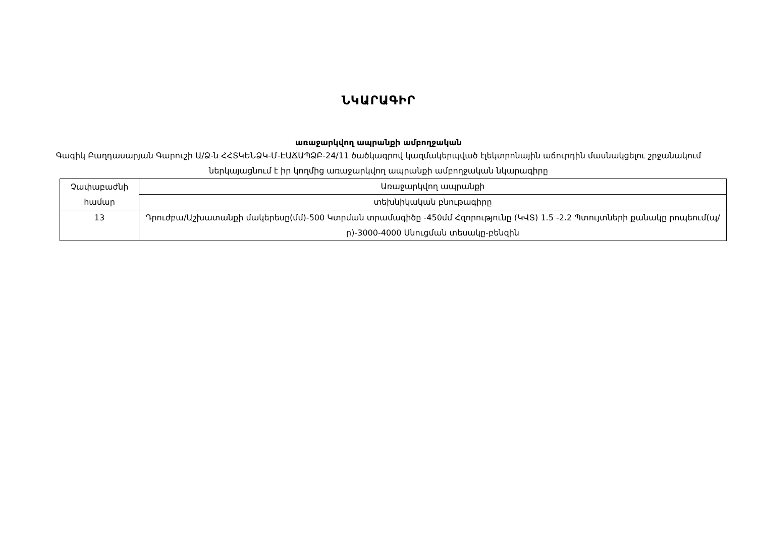ՆԿԱՐԱԳԻՐ
առաջարկվող ապրանքի ամբողջական
Գագիկ Բաղդասարյան Գարուշի Ա/Ձ-ն ՀՀՏԿԵՆՁԿ-Մ-ԷԱՃԱՊՁԲ-24/11 ծածկագրով կազմակերպված էլեկտրոնային աճուրդին մասնակցելու շրջանակում ներկայացնում է իր կողմից առաջարկվող ապրանքի ամբողջական նկարագիրը
| Չափաբաժնի համար | Առաջարկվող ապրանքի |
| | տեխնիկական բնութագիրը |
| 13 | Դրուժբա/Աշխատանքի մակերեսը(մմ)-500 Կտրման տրամագիծը -450մմ Հզորությունը (ԿՎՏ) 1.5 -2.2 Պտույտների քանակը րոպեում(պ/ր)-3000-4000 Սնուցման տեսակը-բենզին |